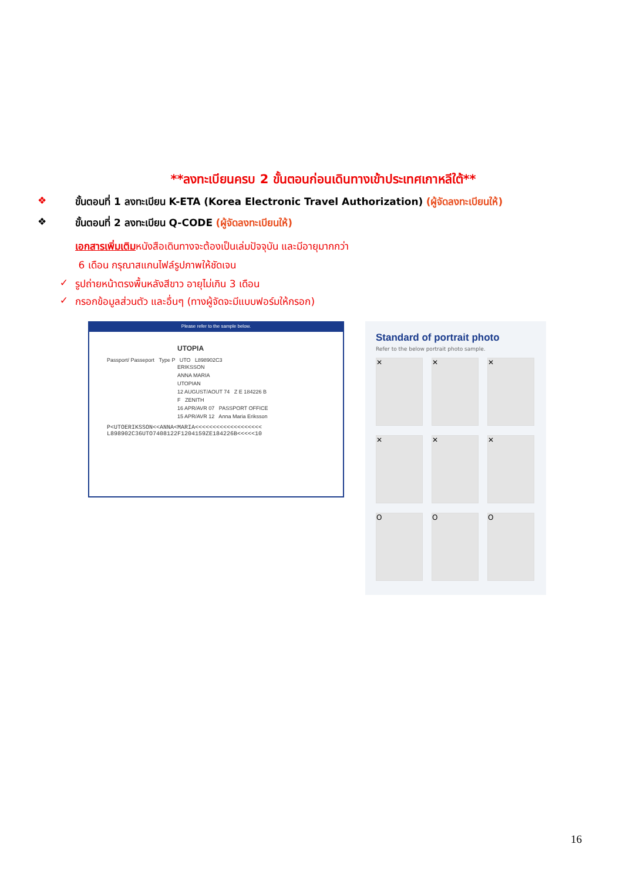**ลงทะเบียนครบ 2 ขั้นตอนก่อนเดินทางเข้าประเทศเกาหลีใต้**
❖ ขั้นตอนที่ 1 ลงทะเบียน K-ETA (Korea Electronic Travel Authorization) (ผู้จัดลงทะเบียนให้)
❖ ขั้นตอนที่ 2 ลงทะเบียน Q-CODE (ผู้จัดลงทะเบียนให้)
เอกสารเพิ่มเติมหนังสือเดินทางจะต้องเป็นเล่มปัจจุบัน และมีอายุมากกว่า
6 เดือน กรุณาสแกนไฟล์รูปภาพให้ชัดเจน
✓ รูปถ่ายหน้าตรงพื้นหลังสีขาว อายุไม่เกิน 3 เดือน
✓ กรอกข้อมูลส่วนตัว และอื่นๆ (ทางผู้จัดจะมีแบบฟอร์มให้กรอก)
Please refer to the sample below.
UTOPIA
Passport/ Passeport Type P UTO L898902C3
ERIKSSON
ANNA MARIA
UTOPIAN
12 AUGUST/AOUT 74 Z E 184226 B
F ZENITH
16 APR/AVR 07 PASSPORT OFFICE
15 APR/AVR 12 Anna Maria Eriksson
P<UTOERIKSSON<<ANNA<MARIA<<<<<<<<<<<<<<<<<<<
L898902C36UTO7408122F1204159ZE184226B<<<<<10
Standard of portrait photo
Refer to the below portrait photo sample.
✕
✕
✕
✕
✕
✕
O
O
O
16